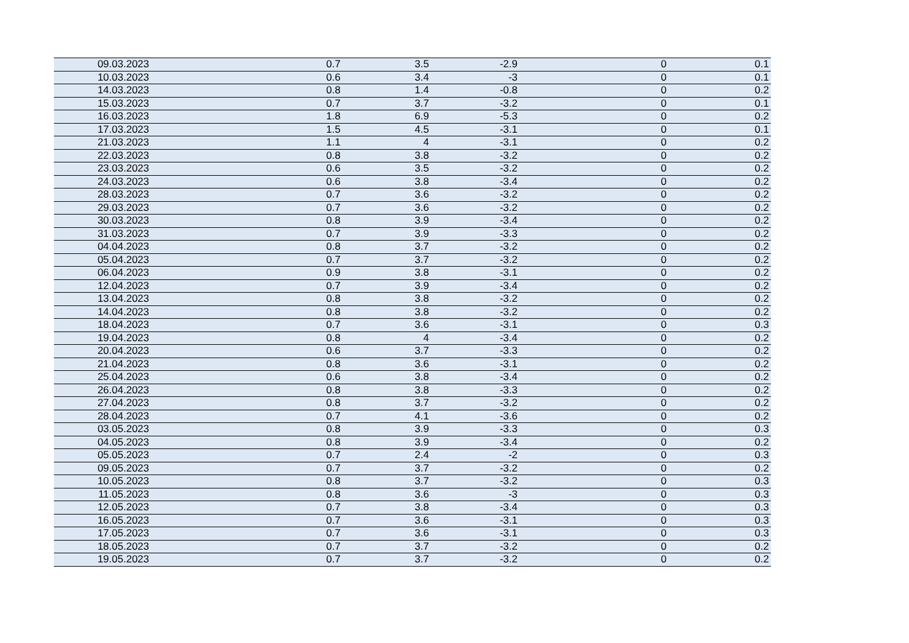| 09.03.2023 | 0.7 | 3.5 | -2.9 | 0 | 0.1 |
| 10.03.2023 | 0.6 | 3.4 | -3 | 0 | 0.1 |
| 14.03.2023 | 0.8 | 1.4 | -0.8 | 0 | 0.2 |
| 15.03.2023 | 0.7 | 3.7 | -3.2 | 0 | 0.1 |
| 16.03.2023 | 1.8 | 6.9 | -5.3 | 0 | 0.2 |
| 17.03.2023 | 1.5 | 4.5 | -3.1 | 0 | 0.1 |
| 21.03.2023 | 1.1 | 4 | -3.1 | 0 | 0.2 |
| 22.03.2023 | 0.8 | 3.8 | -3.2 | 0 | 0.2 |
| 23.03.2023 | 0.6 | 3.5 | -3.2 | 0 | 0.2 |
| 24.03.2023 | 0.6 | 3.8 | -3.4 | 0 | 0.2 |
| 28.03.2023 | 0.7 | 3.6 | -3.2 | 0 | 0.2 |
| 29.03.2023 | 0.7 | 3.6 | -3.2 | 0 | 0.2 |
| 30.03.2023 | 0.8 | 3.9 | -3.4 | 0 | 0.2 |
| 31.03.2023 | 0.7 | 3.9 | -3.3 | 0 | 0.2 |
| 04.04.2023 | 0.8 | 3.7 | -3.2 | 0 | 0.2 |
| 05.04.2023 | 0.7 | 3.7 | -3.2 | 0 | 0.2 |
| 06.04.2023 | 0.9 | 3.8 | -3.1 | 0 | 0.2 |
| 12.04.2023 | 0.7 | 3.9 | -3.4 | 0 | 0.2 |
| 13.04.2023 | 0.8 | 3.8 | -3.2 | 0 | 0.2 |
| 14.04.2023 | 0.8 | 3.8 | -3.2 | 0 | 0.2 |
| 18.04.2023 | 0.7 | 3.6 | -3.1 | 0 | 0.3 |
| 19.04.2023 | 0.8 | 4 | -3.4 | 0 | 0.2 |
| 20.04.2023 | 0.6 | 3.7 | -3.3 | 0 | 0.2 |
| 21.04.2023 | 0.8 | 3.6 | -3.1 | 0 | 0.2 |
| 25.04.2023 | 0.6 | 3.8 | -3.4 | 0 | 0.2 |
| 26.04.2023 | 0.8 | 3.8 | -3.3 | 0 | 0.2 |
| 27.04.2023 | 0.8 | 3.7 | -3.2 | 0 | 0.2 |
| 28.04.2023 | 0.7 | 4.1 | -3.6 | 0 | 0.2 |
| 03.05.2023 | 0.8 | 3.9 | -3.3 | 0 | 0.3 |
| 04.05.2023 | 0.8 | 3.9 | -3.4 | 0 | 0.2 |
| 05.05.2023 | 0.7 | 2.4 | -2 | 0 | 0.3 |
| 09.05.2023 | 0.7 | 3.7 | -3.2 | 0 | 0.2 |
| 10.05.2023 | 0.8 | 3.7 | -3.2 | 0 | 0.3 |
| 11.05.2023 | 0.8 | 3.6 | -3 | 0 | 0.3 |
| 12.05.2023 | 0.7 | 3.8 | -3.4 | 0 | 0.3 |
| 16.05.2023 | 0.7 | 3.6 | -3.1 | 0 | 0.3 |
| 17.05.2023 | 0.7 | 3.6 | -3.1 | 0 | 0.3 |
| 18.05.2023 | 0.7 | 3.7 | -3.2 | 0 | 0.2 |
| 19.05.2023 | 0.7 | 3.7 | -3.2 | 0 | 0.2 |